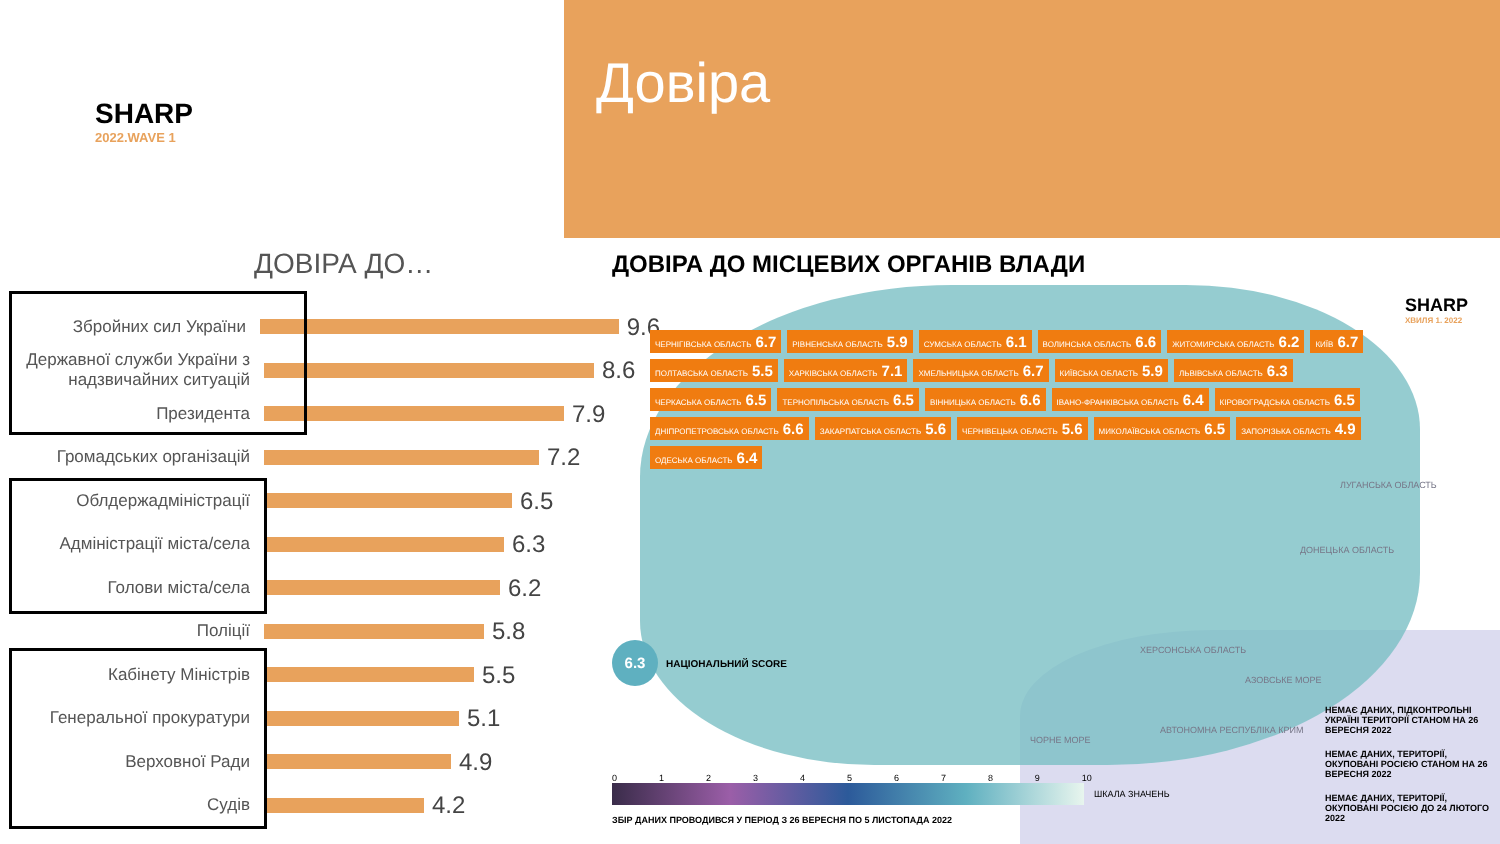SHARP
2022.WAVE 1
Довіра
ДОВІРА ДО…
Збройних сил України
9.6
Державної служби України з надзвичайних ситуацій
8.6
Президента
7.9
Громадських організацій
7.2
Облдержадміністрації
6.5
Адміністрації міста/села
6.3
Голови міста/села
6.2
Поліції
5.8
Кабінету Міністрів
5.5
Генеральної прокуратури
5.1
Верховної Ради
4.9
Судів
4.2
ДОВІРА ДО МІСЦЕВИХ ОРГАНІВ ВЛАДИ
ЧЕРНІГІВСЬКА ОБЛАСТЬ 6.7
РІВНЕНСЬКА ОБЛАСТЬ 5.9
СУМСЬКА ОБЛАСТЬ 6.1
ВОЛИНСЬКА ОБЛАСТЬ 6.6
ЖИТОМИРСЬКА ОБЛАСТЬ 6.2
КИЇВ 6.7
ПОЛТАВСЬКА ОБЛАСТЬ 5.5
ХАРКІВСЬКА ОБЛАСТЬ 7.1
ХМЕЛЬНИЦЬКА ОБЛАСТЬ 6.7
КИЇВСЬКА ОБЛАСТЬ 5.9
ЛЬВІВСЬКА ОБЛАСТЬ 6.3
ЧЕРКАСЬКА ОБЛАСТЬ 6.5
ТЕРНОПІЛЬСЬКА ОБЛАСТЬ 6.5
ВІННИЦЬКА ОБЛАСТЬ 6.6
ІВАНО-ФРАНКІВСЬКА ОБЛАСТЬ 6.4
КІРОВОГРАДСЬКА ОБЛАСТЬ 6.5
ДНІПРОПЕТРОВСЬКА ОБЛАСТЬ 6.6
ЗАКАРПАТСЬКА ОБЛАСТЬ 5.6
ЧЕРНІВЕЦЬКА ОБЛАСТЬ 5.6
МИКОЛАЇВСЬКА ОБЛАСТЬ 6.5
ЗАПОРІЗЬКА ОБЛАСТЬ 4.9
ОДЕСЬКА ОБЛАСТЬ 6.4
ЛУГАНСЬКА ОБЛАСТЬ
ДОНЕЦЬКА ОБЛАСТЬ
ХЕРСОНСЬКА ОБЛАСТЬ
АЗОВСЬКЕ МОРЕ
ЧОРНЕ МОРЕ
АВТОНОМНА РЕСПУБЛІКА КРИМ
SHARP
ХВИЛЯ 1. 2022
6.3 НАЦІОНАЛЬНИЙ SCORE
0123456789 10
ШКАЛА ЗНАЧЕНЬ
ЗБІР ДАНИХ ПРОВОДИВСЯ У ПЕРІОД З 26 ВЕРЕСНЯ ПО 5 ЛИСТОПАДА 2022
НЕМАЄ ДАНИХ, ПІДКОНТРОЛЬНІ УКРАЇНІ ТЕРИТОРІЇ СТАНОМ НА 26 ВЕРЕСНЯ 2022
НЕМАЄ ДАНИХ, ТЕРИТОРІЇ, ОКУПОВАНІ РОСІЄЮ СТАНОМ НА 26 ВЕРЕСНЯ 2022
НЕМАЄ ДАНИХ, ТЕРИТОРІЇ, ОКУПОВАНІ РОСІЄЮ ДО 24 ЛЮТОГО 2022